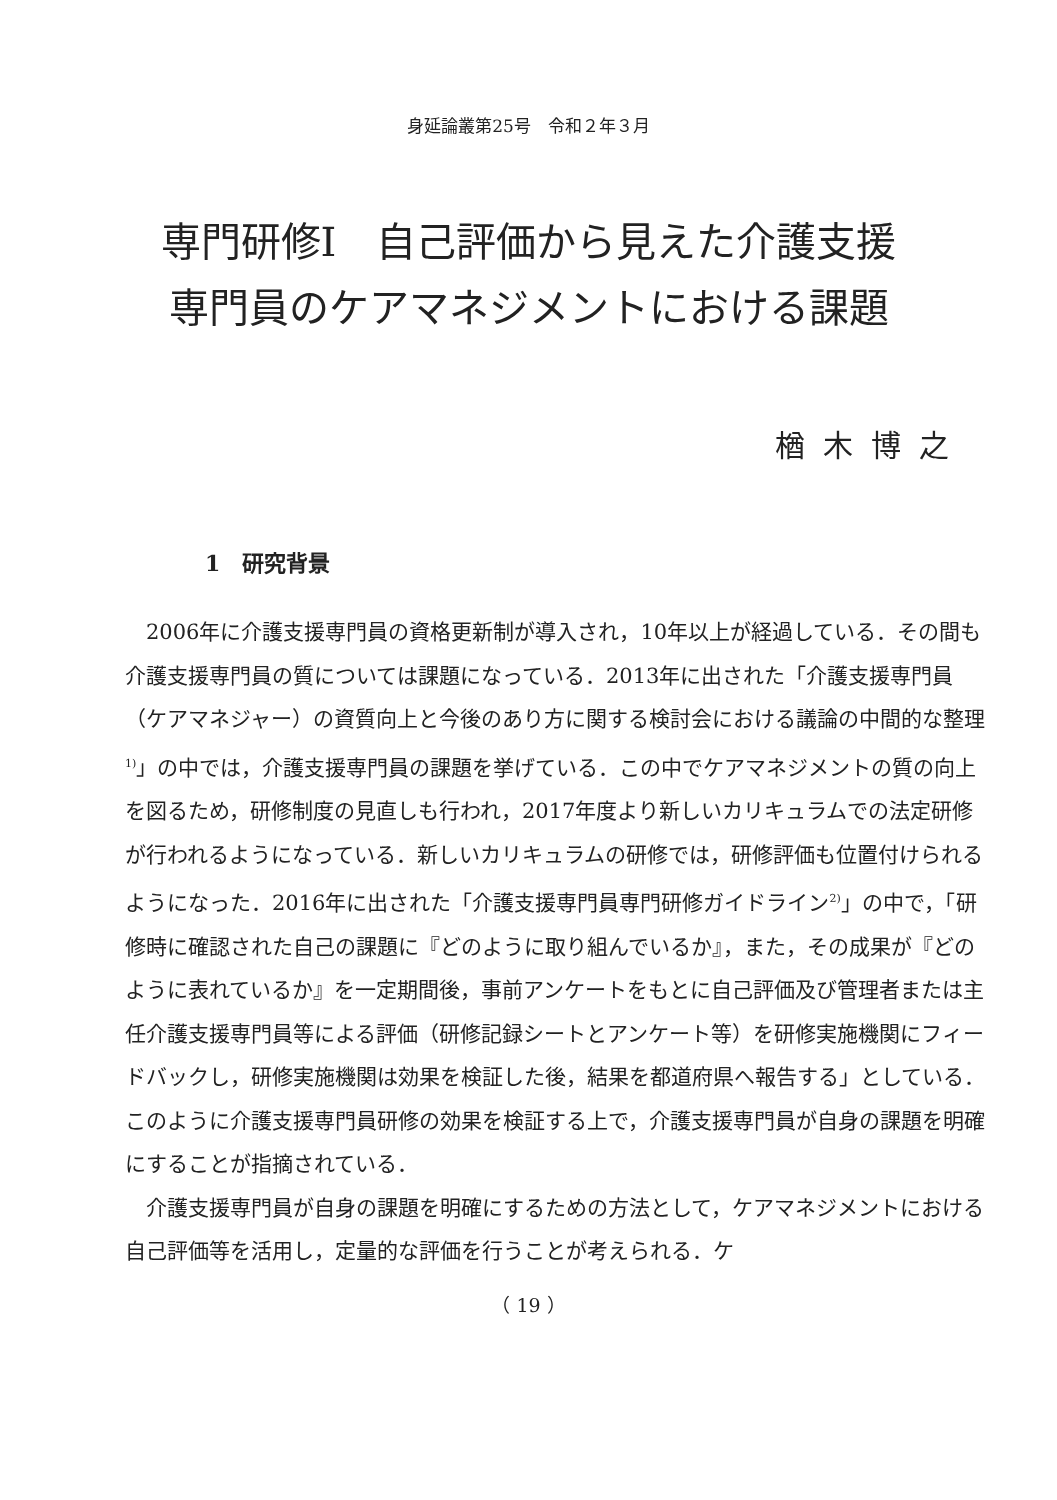身延論叢第25号　令和２年３月
専門研修Ⅰ　自己評価から見えた介護支援
専門員のケアマネジメントにおける課題
楢木博之
1　研究背景
2006年に介護支援専門員の資格更新制が導入され，10年以上が経過している．その間も介護支援専門員の質については課題になっている．2013年に出された「介護支援専門員（ケアマネジャー）の資質向上と今後のあり方に関する検討会における議論の中間的な整理<sup>1)</sup>」の中では，介護支援専門員の課題を挙げている．この中でケアマネジメントの質の向上を図るため，研修制度の見直しも行われ，2017年度より新しいカリキュラムでの法定研修が行われるようになっている．新しいカリキュラムの研修では，研修評価も位置付けられるようになった．2016年に出された「介護支援専門員専門研修ガイドライン<sup>2)</sup>」の中で，「研修時に確認された自己の課題に『どのように取り組んでいるか』，また，その成果が『どのように表れているか』を一定期間後，事前アンケートをもとに自己評価及び管理者または主任介護支援専門員等による評価（研修記録シートとアンケート等）を研修実施機関にフィードバックし，研修実施機関は効果を検証した後，結果を都道府県へ報告する」としている．このように介護支援専門員研修の効果を検証する上で，介護支援専門員が自身の課題を明確にすることが指摘されている．
介護支援専門員が自身の課題を明確にするための方法として，ケアマネジメントにおける自己評価等を活用し，定量的な評価を行うことが考えられる．ケ
（ 19 ）